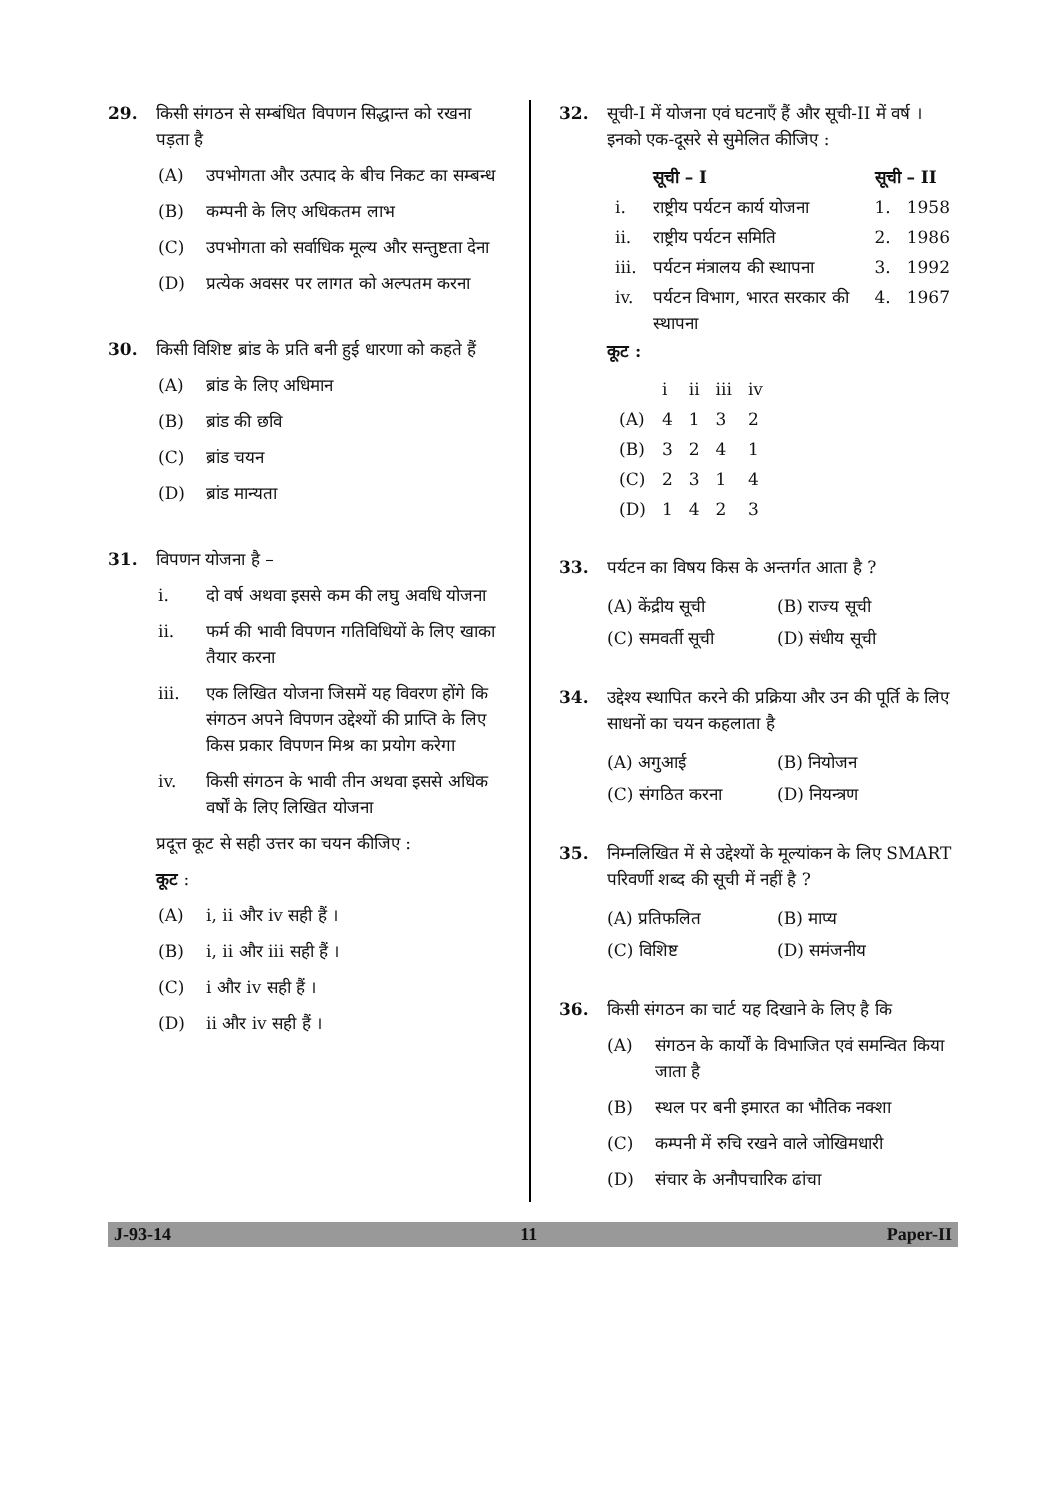29. किसी संगठन से सम्बंधित विपणन सिद्धान्त को रखना पड़ता है
(A) उपभोगता और उत्पाद के बीच निकट का सम्बन्ध
(B) कम्पनी के लिए अधिकतम लाभ
(C) उपभोगता को सर्वाधिक मूल्य और सन्तुष्टता देना
(D) प्रत्येक अवसर पर लागत को अल्पतम करना
30. किसी विशिष्ट ब्रांड के प्रति बनी हुई धारणा को कहते हैं
(A) ब्रांड के लिए अधिमान
(B) ब्रांड की छवि
(C) ब्रांड चयन
(D) ब्रांड मान्यता
31. विपणन योजना है –
i. दो वर्ष अथवा इससे कम की लघु अवधि योजना
ii. फर्म की भावी विपणन गतिविधियों के लिए खाका तैयार करना
iii. एक लिखित योजना जिसमें यह विवरण होंगे कि संगठन अपने विपणन उद्देश्यों की प्राप्ति के लिए किस प्रकार विपणन मिश्र का प्रयोग करेगा
iv. किसी संगठन के भावी तीन अथवा इससे अधिक वर्षों के लिए लिखित योजना
प्रदूत्त कूट से सही उत्तर का चयन कीजिए :
कूट :
(A) i, ii और iv सही हैं ।
(B) i, ii और iii सही हैं ।
(C) i और iv सही हैं ।
(D) ii और iv सही हैं ।
32. सूची-I में योजना एवं घटनाएँ हैं और सूची-II में वर्ष । इनको एक-दूसरे से सुमेलित कीजिए :
| | सूची – I | सूची – II | |
| --- | --- | --- | --- |
| i. | राष्ट्रीय पर्यटन कार्य योजना | 1. | 1958 |
| ii. | राष्ट्रीय पर्यटन समिति | 2. | 1986 |
| iii. | पर्यटन मंत्रालय की स्थापना | 3. | 1992 |
| iv. | पर्यटन विभाग, भारत सरकार की स्थापना | 4. | 1967 |
कूट :
| | i | ii | iii | iv |
| --- | --- | --- | --- | --- |
| (A) | 4 | 1 | 3 | 2 |
| (B) | 3 | 2 | 4 | 1 |
| (C) | 2 | 3 | 1 | 4 |
| (D) | 1 | 4 | 2 | 3 |
33. पर्यटन का विषय किस के अन्तर्गत आता है ?
(A) केंद्रीय सूची (B) राज्य सूची
(C) समवर्ती सूची (D) संधीय सूची
34. उद्देश्य स्थापित करने की प्रक्रिया और उन की पूर्ति के लिए साधनों का चयन कहलाता है
(A) अगुआई (B) नियोजन
(C) संगठित करना (D) नियन्त्रण
35. निम्नलिखित में से उद्देश्यों के मूल्यांकन के लिए SMART परिवर्णी शब्द की सूची में नहीं है ?
(A) प्रतिफलित (B) माप्य
(C) विशिष्ट (D) समंजनीय
36. किसी संगठन का चार्ट यह दिखाने के लिए है कि
(A) संगठन के कार्यों के विभाजित एवं समन्वित किया जाता है
(B) स्थल पर बनी इमारत का भौतिक नक्शा
(C) कम्पनी में रुचि रखने वाले जोखिमधारी
(D) संचार के अनौपचारिक ढांचा
J-93-14 11 Paper-II